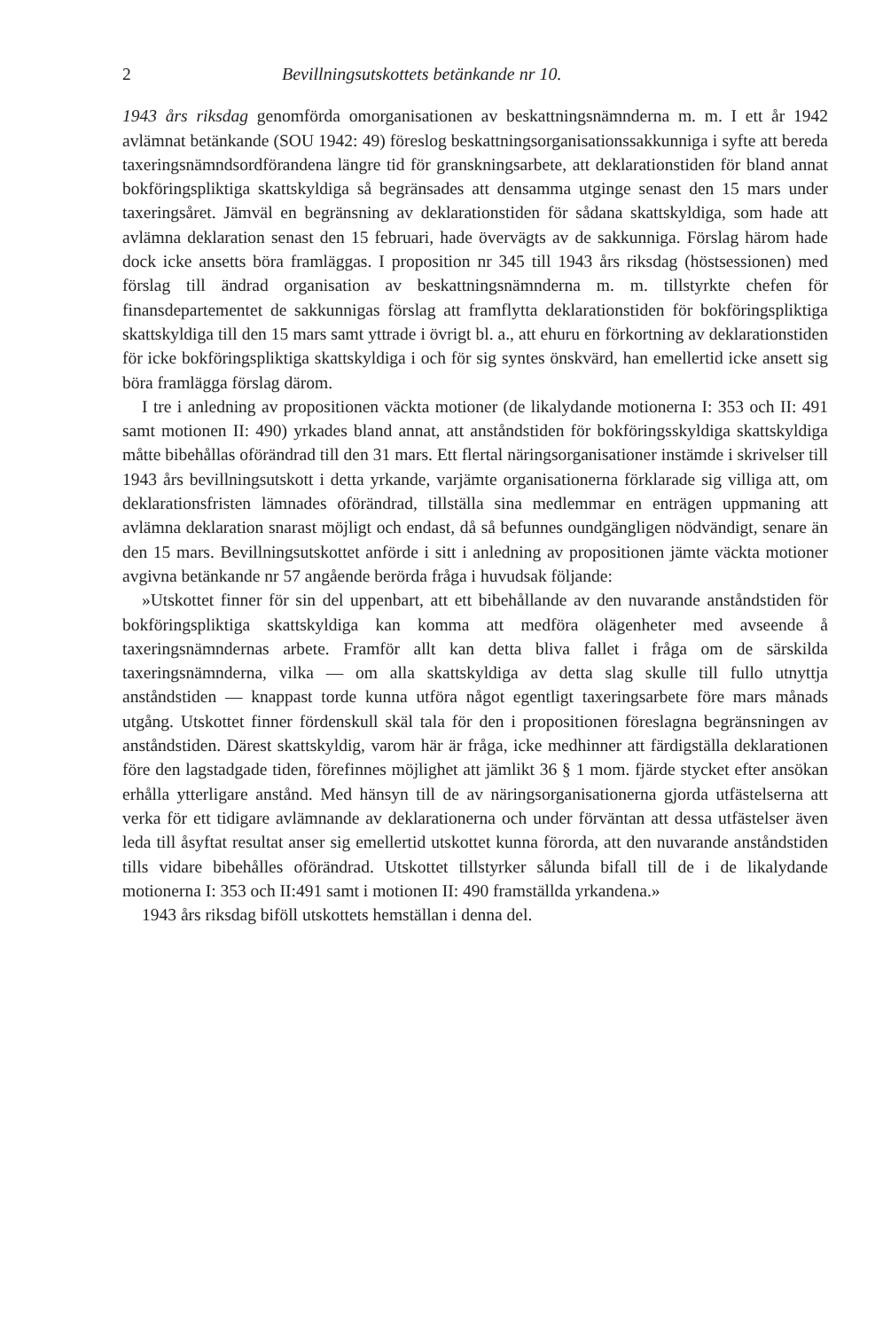2 Bevillningsutskottets betänkande nr 10.
1943 års riksdag genomförda omorganisationen av beskattningsnämnderna m. m. I ett år 1942 avlämnat betänkande (SOU 1942: 49) föreslog beskattningsorganisationssakkunniga i syfte att bereda taxeringsnämndsordförandena längre tid för granskningsarbete, att deklarationstiden för bland annat bokföringspliktiga skattskyldiga så begränsades att densamma utginge senast den 15 mars under taxeringsåret. Jämväl en begränsning av deklarationstiden för sådana skattskyldiga, som hade att avlämna deklaration senast den 15 februari, hade övervägts av de sakkunniga. Förslag härom hade dock icke ansetts böra framläggas. I proposition nr 345 till 1943 års riksdag (höstsessionen) med förslag till ändrad organisation av beskattningsnämnderna m. m. tillstyrkte chefen för finansdepartementet de sakkunnigas förslag att framflytta deklarationstiden för bokföringspliktiga skattskyldiga till den 15 mars samt yttrade i övrigt bl. a., att ehuru en förkortning av deklarationstiden för icke bokföringspliktiga skattskyldiga i och för sig syntes önskvärd, han emellertid icke ansett sig böra framlägga förslag därom.
I tre i anledning av propositionen väckta motioner (de likalydande motionerna I: 353 och II: 491 samt motionen II: 490) yrkades bland annat, att anståndstiden för bokföringsskyldiga skattskyldiga måtte bibehållas oförändrad till den 31 mars. Ett flertal näringsorganisationer instämde i skrivelser till 1943 års bevillningsutskott i detta yrkande, varjämte organisationerna förklarade sig villiga att, om deklarationsfristen lämnades oförändrad, tillställa sina medlemmar en enträgen uppmaning att avlämna deklaration snarast möjligt och endast, då så befunnes oundgängligen nödvändigt, senare än den 15 mars. Bevillningsutskottet anförde i sitt i anledning av propositionen jämte väckta motioner avgivna betänkande nr 57 angående berörda fråga i huvudsak följande:
»Utskottet finner för sin del uppenbart, att ett bibehållande av den nuvarande anståndstiden för bokföringspliktiga skattskyldiga kan komma att medföra olägenheter med avseende å taxeringsnämndernas arbete. Framför allt kan detta bliva fallet i fråga om de särskilda taxeringsnämnderna, vilka — om alla skattskyldiga av detta slag skulle till fullo utnyttja anståndstiden — knappast torde kunna utföra något egentligt taxeringsarbete före mars månads utgång. Utskottet finner fördenskull skäl tala för den i propositionen föreslagna begränsningen av anståndstiden. Därest skattskyldig, varom här är fråga, icke medhinner att färdigställa deklarationen före den lagstadgade tiden, förefinnes möjlighet att jämlikt 36 § 1 mom. fjärde stycket efter ansökan erhålla ytterligare anstånd. Med hänsyn till de av näringsorganisationerna gjorda utfästelserna att verka för ett tidigare avlämnande av deklarationerna och under förväntan att dessa utfästelser även leda till åsyftat resultat anser sig emellertid utskottet kunna förorda, att den nuvarande anståndstiden tills vidare bibehålles oförändrad. Utskottet tillstyrker sålunda bifall till de i de likalydande motionerna I: 353 och II:491 samt i motionen II: 490 framställda yrkandena.»
1943 års riksdag biföll utskottets hemställan i denna del.